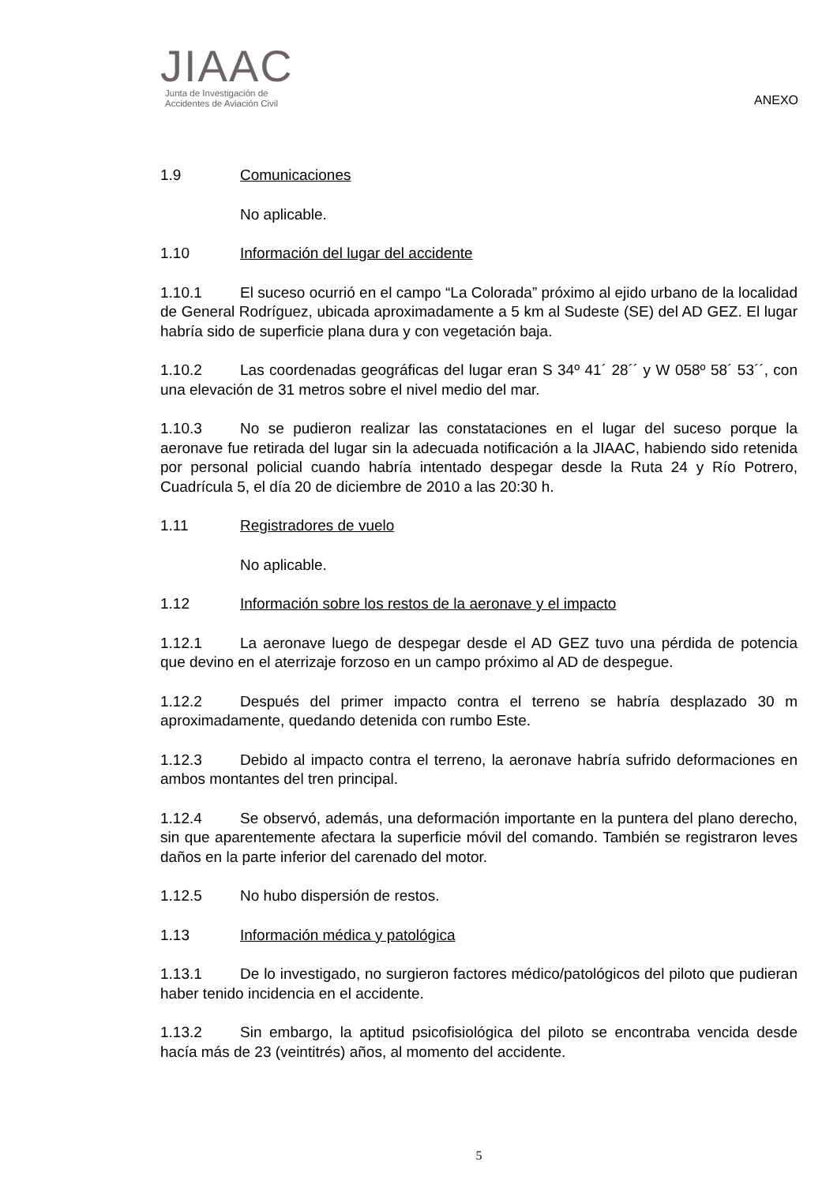JIAAC
Junta de Investigación de
Accidentes de Aviación Civil
ANEXO
1.9 Comunicaciones
No aplicable.
1.10 Información del lugar del accidente
1.10.1 El suceso ocurrió en el campo “La Colorada” próximo al ejido urbano de la localidad de General Rodríguez, ubicada aproximadamente a 5 km al Sudeste (SE) del AD GEZ. El lugar habría sido de superficie plana dura y con vegetación baja.
1.10.2 Las coordenadas geográficas del lugar eran S 34º 41´ 28´´ y W 058º 58´ 53´´, con una elevación de 31 metros sobre el nivel medio del mar.
1.10.3 No se pudieron realizar las constataciones en el lugar del suceso porque la aeronave fue retirada del lugar sin la adecuada notificación a la JIAAC, habiendo sido retenida por personal policial cuando habría intentado despegar desde la Ruta 24 y Río Potrero, Cuadrícula 5, el día 20 de diciembre de 2010 a las 20:30 h.
1.11 Registradores de vuelo
No aplicable.
1.12 Información sobre los restos de la aeronave y el impacto
1.12.1 La aeronave luego de despegar desde el AD GEZ tuvo una pérdida de potencia que devino en el aterrizaje forzoso en un campo próximo al AD de despegue.
1.12.2 Después del primer impacto contra el terreno se habría desplazado 30 m aproximadamente, quedando detenida con rumbo Este.
1.12.3 Debido al impacto contra el terreno, la aeronave habría sufrido deformaciones en ambos montantes del tren principal.
1.12.4 Se observó, además, una deformación importante en la puntera del plano derecho, sin que aparentemente afectara la superficie móvil del comando. También se registraron leves daños en la parte inferior del carenado del motor.
1.12.5 No hubo dispersión de restos.
1.13 Información médica y patológica
1.13.1 De lo investigado, no surgieron factores médico/patológicos del piloto que pudieran haber tenido incidencia en el accidente.
1.13.2 Sin embargo, la aptitud psicofisiológica del piloto se encontraba vencida desde hacía más de 23 (veintitrés) años, al momento del accidente.
5